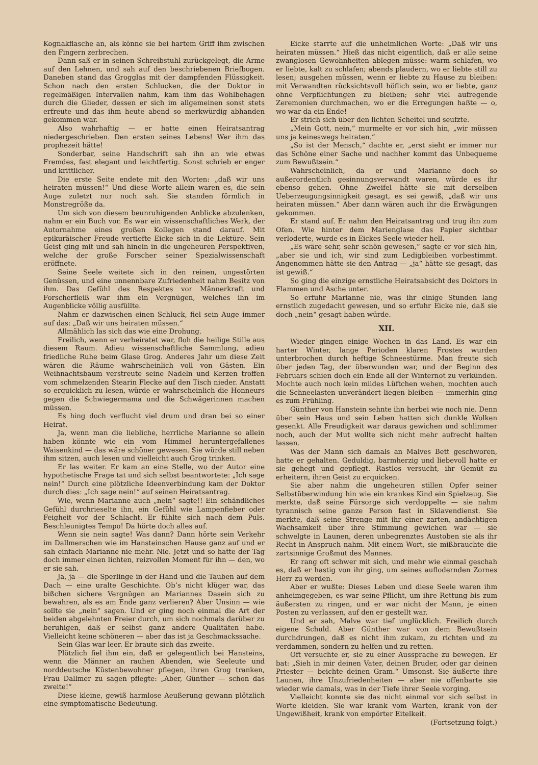Kognakflasche an, als könne sie bei hartem Griff ihm zwischen den Fingern zerbrechen.
Dann saß er in seinen Schreibstuhl zurückgelegt, die Arme auf den Lehnen, und sah auf den beschriebenen Briefbogen. Daneben stand das Grogglas mit der dampfenden Flüssigkeit. Schon nach den ersten Schlucken, die der Doktor in regelmäßigen Intervallen nahm, kam ihm das Wohlbehagen durch die Glieder, dessen er sich im allgemeinen sonst stets erfreute und das ihm heute abend so merkwürdig abhanden gekommen war.
Also wahrhaftig — er hatte einen Heiratsantrag niedergeschrieben. Den ersten seines Lebens! Wer ihm das prophezeit hätte!
Sonderbar, seine Handschrift sah ihn an wie etwas Fremdes, fast elegant und leichtfertig. Sonst schrieb er enger und krittlicher.
Die erste Seite endete mit den Worten: „daß wir uns heiraten müssen!“ Und diese Worte allein waren es, die sein Auge zuletzt nur noch sah. Sie standen förmlich in Monstregröße da.
Um sich von diesem beunruhigenden Anblicke abzulenken, nahm er ein Buch vor. Es war ein wissenschaftliches Werk, der Autornahme eines großen Kollegen stand darauf. Mit epikuräischer Freude vertiefte Eicke sich in die Lektüre. Sein Geist ging mit und sah hinein in die ungeheuren Perspektiven, welche der große Forscher seiner Spezialwissenschaft eröffnete.
Seine Seele weitete sich in den reinen, ungestörten Genüssen, und eine unnennbare Zufriedenheit nahm Besitz von ihm. Das Gefühl des Respektes vor Männerkraft und Forscherfleiß war ihm ein Vergnügen, welches ihn im Augenblicke völlig ausfüllte.
Nahm er dazwischen einen Schluck, fiel sein Auge immer auf das: „Daß wir uns heiraten müssen.“
Allmählich las sich das wie eine Drohung.
Freilich, wenn er verheiratet war, floh die heilige Stille aus diesem Raum. Adieu wissenschaftliche Sammlung, adieu friedliche Ruhe beim Glase Grog. Anderes Jahr um diese Zeit wären die Räume wahrscheinlich voll von Gästen. Ein Weihnachtsbaum verstreute seine Nadeln und Kerzen troffen vom schmelzenden Stearin Flecke auf den Tisch nieder. Anstatt so erquicklich zu lesen, würde er wahrscheinlich die Honneurs gegen die Schwiegermama und die Schwägerinnen machen müssen.
Es hing doch verflucht viel drum und dran bei so einer Heirat.
Ja, wenn man die liebliche, herrliche Marianne so allein haben könnte wie ein vom Himmel heruntergefallenes Waisenkind — das wäre schöner gewesen. Sie würde still neben ihm sitzen, auch lesen und vielleicht auch Grog trinken.
Er las weiter. Er kam an eine Stelle, wo der Autor eine hypothetische Frage tat und sich selbst beantwortete: „Ich sage nein!“ Durch eine plötzliche Ideenverbindung kam der Doktor durch dies: „Ich sage nein!“ auf seinen Heiratsantrag.
Wie, wenn Marianne auch „nein“ sagte!! Ein schändliches Gefühl durchrieselte ihn, ein Gefühl wie Lampenfieber oder Feigheit vor der Schlacht. Er fühlte sich nach dem Puls. Beschleunigtes Tempo! Da hörte doch alles auf.
Wenn sie nein sagte! Was dann? Dann hörte sein Verkehr im Dallmerschen wie im Hansteinschen Hause ganz auf und er sah einfach Marianne nie mehr. Nie. Jetzt und so hatte der Tag doch immer einen lichten, reizvollen Moment für ihn — den, wo er sie sah.
Ja, ja — die Sperlinge in der Hand und die Tauben auf dem Dach — eine uralte Geschichte. Ob’s nicht klüger war, das bißchen sichere Vergnügen an Mariannes Dasein sich zu bewahren, als es am Ende ganz verlieren? Aber Unsinn — wie sollte sie „nein“ sagen. Und er ging noch einmal die Art der beiden abgelehnten Freier durch, um sich nochmals darüber zu beruhigen, daß er selbst ganz andere Qualitäten habe. Vielleicht keine schöneren — aber das ist ja Geschmackssache.
Sein Glas war leer. Er braute sich das zweite.
Plötzlich fiel ihm ein, daß er gelegentlich bei Hansteins, wenn die Männer an rauhen Abenden, wie Seeleute und norddeutsche Küstenbewohner pflegen, ihren Grog tranken, Frau Dallmer zu sagen pflegte: „Aber, Günther — schon das zweite!“
Diese kleine, gewiß harmlose Aeußerung gewann plötzlich eine symptomatische Bedeutung.
Eicke starrte auf die unheimlichen Worte: „Daß wir uns heiraten müssen.“ Hieß das nicht eigentlich, daß er alle seine zwanglosen Gewohnheiten ablegen müsse: warm schlafen, wo er liebte, kalt zu schlafen; abends plaudern, wo er liebte still zu lesen; ausgehen müssen, wenn er liebte zu Hause zu bleiben: mit Verwandten rücksichtsvoll höflich sein, wo er liebte, ganz ohne Verpflichtungen zu bleiben; sehr viel aufregende Zeremonien durchmachen, wo er die Erregungen haßte — o, wo war da ein Ende!
Er strich sich über den lichten Scheitel und seufzte.
„Mein Gott, nein,“ murmelte er vor sich hin, „wir müssen uns ja keineswegs heiraten.“
„So ist der Mensch,“ dachte er, „erst sieht er immer nur das Schöne einer Sache und nachher kommt das Unbequeme zum Bewußtsein.“
Wahrscheinlich, da er und Marianne doch so außerordentlich gesinnungsverwandt waren, würde es ihr ebenso gehen. Ohne Zweifel hätte sie mit derselben Ueberzeugungsinnigkeit gesagt, es sei gewiß, „daß wir uns heiraten müssen.“ Aber dann wären auch ihr die Erwägungen gekommen.
Er stand auf. Er nahm den Heiratsantrag und trug ihn zum Ofen. Wie hinter dem Marienglase das Papier sichtbar verloderte, wurde es in Eickes Seele wieder hell.
„Es wäre sehr, sehr schön gewesen,“ sagte er vor sich hin, „aber sie und ich, wir sind zum Ledigbleiben vorbestimmt. Angenommen hätte sie den Antrag — „ja“ hätte sie gesagt, das ist gewiß.“
So ging die einzige ernstliche Heiratsabsicht des Doktors in Flammen und Asche unter.
So erfuhr Marianne nie, was ihr einige Stunden lang ernstlich zugedacht gewesen, und so erfuhr Eicke nie, daß sie doch „nein“ gesagt haben würde.
XII.
Wieder gingen einige Wochen in das Land. Es war ein harter Winter, lange Perioden klaren Frostes wurden unterbrochen durch heftige Schneestürme. Man freute sich über jeden Tag, der überwunden war, und der Beginn des Februars schien doch ein Ende all der Winternot zu verkünden. Mochte auch noch kein mildes Lüftchen wehen, mochten auch die Schneelasten unverändert liegen bleiben — immerhin ging es zum Frühling.
Günther von Hanstein sehnte ihn herbei wie noch nie. Denn über sein Haus und sein Leben hatten sich dunkle Wolken gesenkt. Alle Freudigkeit war daraus gewichen und schlimmer noch, auch der Mut wollte sich nicht mehr aufrecht halten lassen.
Was der Mann sich damals an Malves Bett geschworen, hatte er gehalten. Geduldig, barmherzig und liebevoll hatte er sie gehegt und gepflegt. Rastlos versucht, ihr Gemüt zu erheitern, ihren Geist zu erquicken.
Sie aber nahm die ungeheuren stillen Opfer seiner Selbstüberwindung hin wie ein krankes Kind ein Spielzeug. Sie merkte, daß seine Fürsorge sich verdoppelte — sie nahm tyrannisch seine ganze Person fast in Sklavendienst. Sie merkte, daß seine Strenge mit ihr einer zarten, andächtigen Wachsamkeit über ihre Stimmung gewichen war — sie schwelgte in Launen, deren unbegrenztes Austoben sie als ihr Recht in Anspruch nahm. Mit einem Wort, sie mißbrauchte die zartsinnige Großmut des Mannes.
Er rang oft schwer mit sich, und mehr wie einmal geschah es, daß er hastig von ihr ging, um seines auflodernden Zornes Herr zu werden.
Aber er wußte: Dieses Leben und diese Seele waren ihm anheimgegeben, es war seine Pflicht, um ihre Rettung bis zum äußersten zu ringen, und er war nicht der Mann, je einen Posten zu verlassen, auf den er gestellt war.
Und er sah, Malve war tief unglücklich. Freilich durch eigene Schuld. Aber Günther war von dem Bewußtsein durchdrungen, daß es nicht ihm zukam, zu richten und zu verdammen, sondern zu helfen und zu retten.
Oft versuchte er, sie zu einer Aussprache zu bewegen. Er bat: „Sieh in mir deinen Vater, deinen Bruder, oder gar deinen Priester — beichte deinen Gram.“ Umsonst. Sie äußerte ihre Launen, ihre Unzufriedenheiten — aber nie offenbarte sie wieder wie damals, was in der Tiefe ihrer Seele vorging.
Vielleicht konnte sie das nicht einmal vor sich selbst in Worte kleiden. Sie war krank vom Warten, krank von der Ungewißheit, krank von empörter Eitelkeit.
(Fortsetzung folgt.)